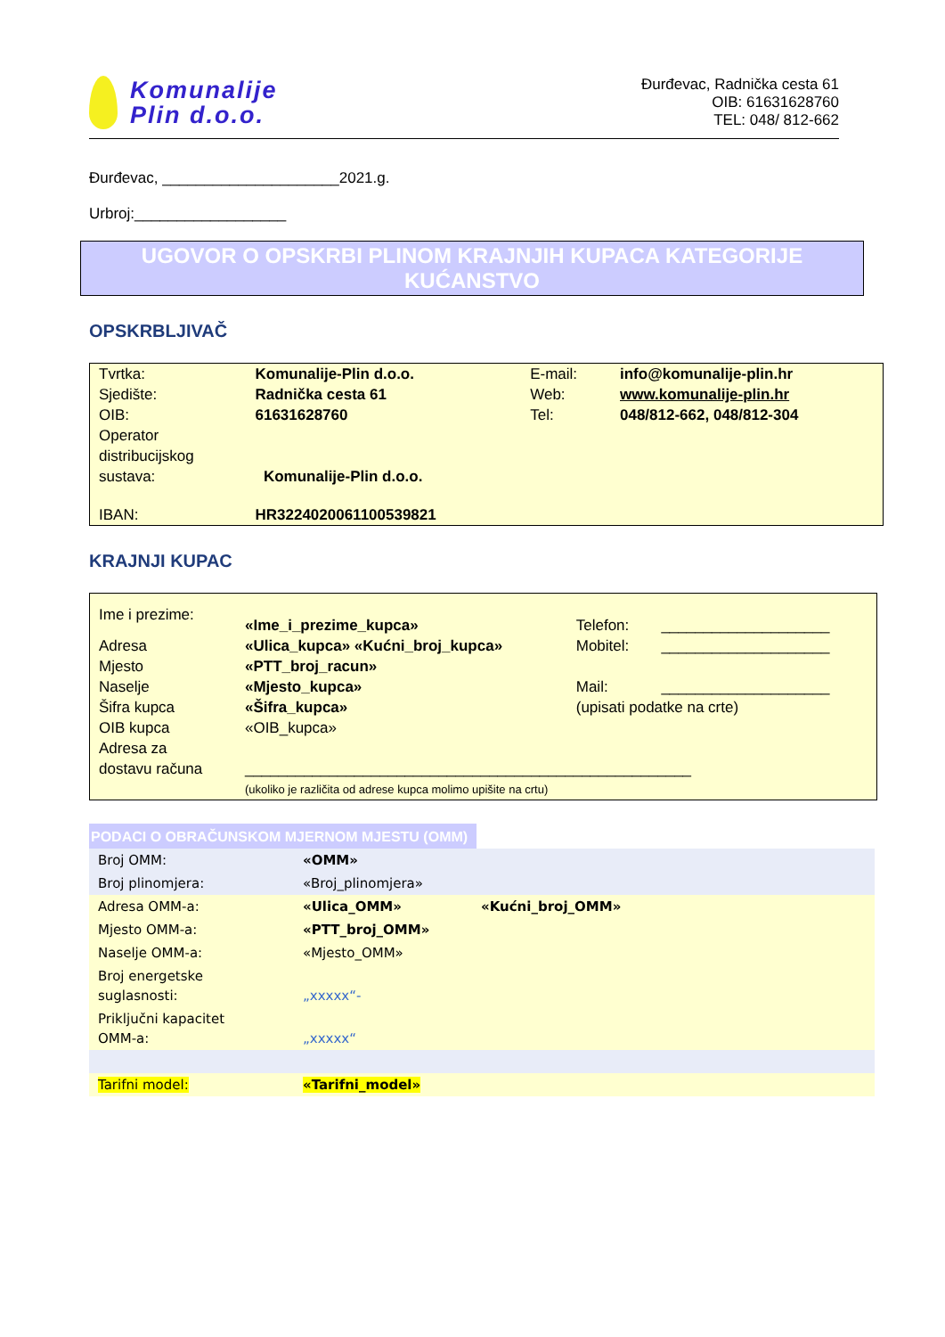Komunalije
Plin d.o.o.
Đurđevac, Radnička cesta 61
OIB: 61631628760
TEL: 048/ 812-662
Đurđevac, _____________________2021.g.
Urbroj:__________________
UGOVOR O OPSKRBI PLINOM KRAJNJIH KUPACA KATEGORIJE KUĆANSTVO
OPSKRBLJIVAČ
| Tvrtka: | Komunalije-Plin d.o.o. | E-mail: | info@komunalije-plin.hr |
| Sjedište: | Radnička cesta 61 | Web: | www.komunalije-plin.hr |
| OIB: | 61631628760 | Tel: | 048/812-662, 048/812-304 |
| Operator distribucijskog sustava: | Komunalije-Plin d.o.o. | | |
| IBAN: | HR3224020061100539821 | | |
KRAJNJI KUPAC
| Ime i prezime: | «Ime_i_prezime_kupca» | Telefon: | ____________________ |
| Adresa | «Ulica_kupca» «Kućni_broj_kupca» | Mobitel: | ____________________ |
| Mjesto | «PTT_broj_racun» | | |
| Naselje | «Mjesto_kupca» | Mail: | ____________________ |
| Šifra kupca | «Šifra_kupca» | (upisati podatke na crte) | |
| OIB kupca | «OIB_kupca» | | |
| Adresa za dostavu računa | _____________________________________________________ | | |
| | (ukoliko je različita od adrese kupca molimo upišite na crtu) | | |
PODACI O OBRAČUNSKOM MJERNOM MJESTU (OMM)
| Broj OMM: | «OMM» | |
| Broj plinomjera: | «Broj_plinomjera» | |
| Adresa OMM-a: | «Ulica_OMM» | «Kućni_broj_OMM» |
| Mjesto OMM-a: | «PTT_broj_OMM» | |
| Naselje OMM-a: | «Mjesto_OMM» | |
| Broj energetske suglasnosti: | „xxxxx“- | |
| Priključni kapacitet OMM-a: | „xxxxx“ | |
| Tarifni model: | «Tarifni_model» | |